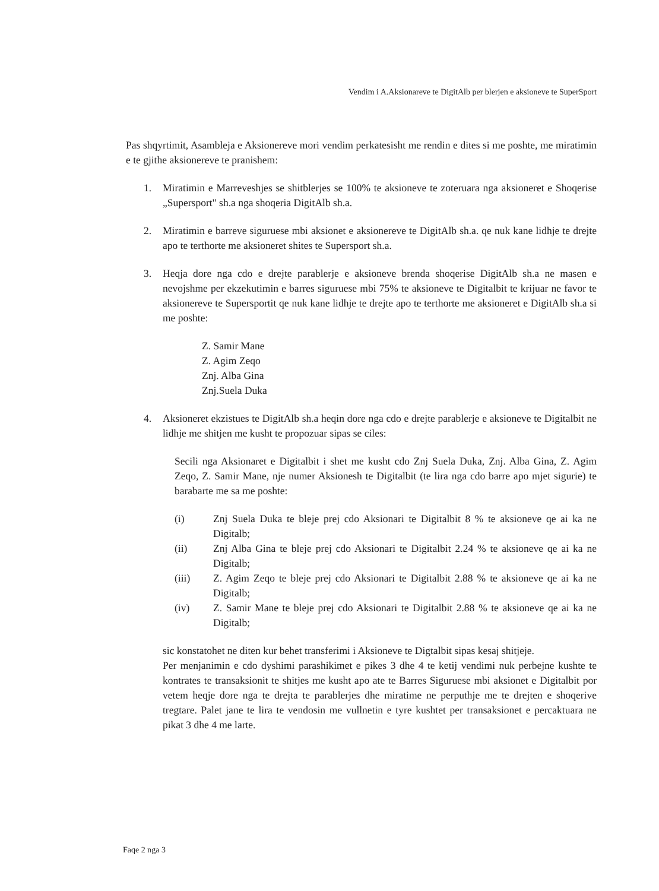Vendim i A.Aksionareve te DigitAlb per blerjen e aksioneve te SuperSport
Pas shqyrtimit, Asambleja e Aksionereve mori vendim perkatesisht me rendin e dites si me poshte, me miratimin e te gjithe aksionereve te pranishem:
1. Miratimin e Marreveshjes se shitblerjes se 100% te aksioneve te zoteruara nga aksioneret e Shoqerise „Supersport" sh.a nga shoqeria DigitAlb sh.a.
2. Miratimin e barreve siguruese mbi aksionet e aksionereve te DigitAlb sh.a. qe nuk kane lidhje te drejte apo te terthorte me aksioneret shites te Supersport sh.a.
3. Heqja dore nga cdo e drejte parablerje e aksioneve brenda shoqerise DigitAlb sh.a ne masen e nevojshme per ekzekutimin e barres siguruese mbi 75% te aksioneve te Digitalbit te krijuar ne favor te aksionereve te Supersportit qe nuk kane lidhje te drejte apo te terthorte me aksioneret e DigitAlb sh.a si me poshte:
Z. Samir Mane
Z. Agim Zeqo
Znj. Alba Gina
Znj.Suela Duka
4. Aksioneret ekzistues te DigitAlb sh.a heqin dore nga cdo e drejte parablerje e aksioneve te Digitalbit ne lidhje me shitjen me kusht te propozuar sipas se ciles:
Secili nga Aksionaret e Digitalbit i shet me kusht cdo Znj Suela Duka, Znj. Alba Gina, Z. Agim Zeqo, Z. Samir Mane, nje numer Aksionesh te Digitalbit (te lira nga cdo barre apo mjet sigurie) te barabarte me sa me poshte:
(i) Znj Suela Duka te bleje prej cdo Aksionari te Digitalbit 8 % te aksioneve qe ai ka ne Digitalb;
(ii) Znj Alba Gina te bleje prej cdo Aksionari te Digitalbit 2.24 % te aksioneve qe ai ka ne Digitalb;
(iii) Z. Agim Zeqo te bleje prej cdo Aksionari te Digitalbit 2.88 % te aksioneve qe ai ka ne Digitalb;
(iv) Z. Samir Mane te bleje prej cdo Aksionari te Digitalbit 2.88 % te aksioneve qe ai ka ne Digitalb;
sic konstatohet ne diten kur behet transferimi i Aksioneve te Digtalbit sipas kesaj shitjeje.
Per menjanimin e cdo dyshimi parashikimet e pikes 3 dhe 4 te ketij vendimi nuk perbejne kushte te kontrates te transaksionit te shitjes me kusht apo ate te Barres Siguruese mbi aksionet e Digitalbit por vetem heqje dore nga te drejta te parablerjes dhe miratime ne perputhje me te drejten e shoqerive tregtare. Palet jane te lira te vendosin me vullnetin e tyre kushtet per transaksionet e percaktuara ne pikat 3 dhe 4 me larte.
Faqe 2 nga 3